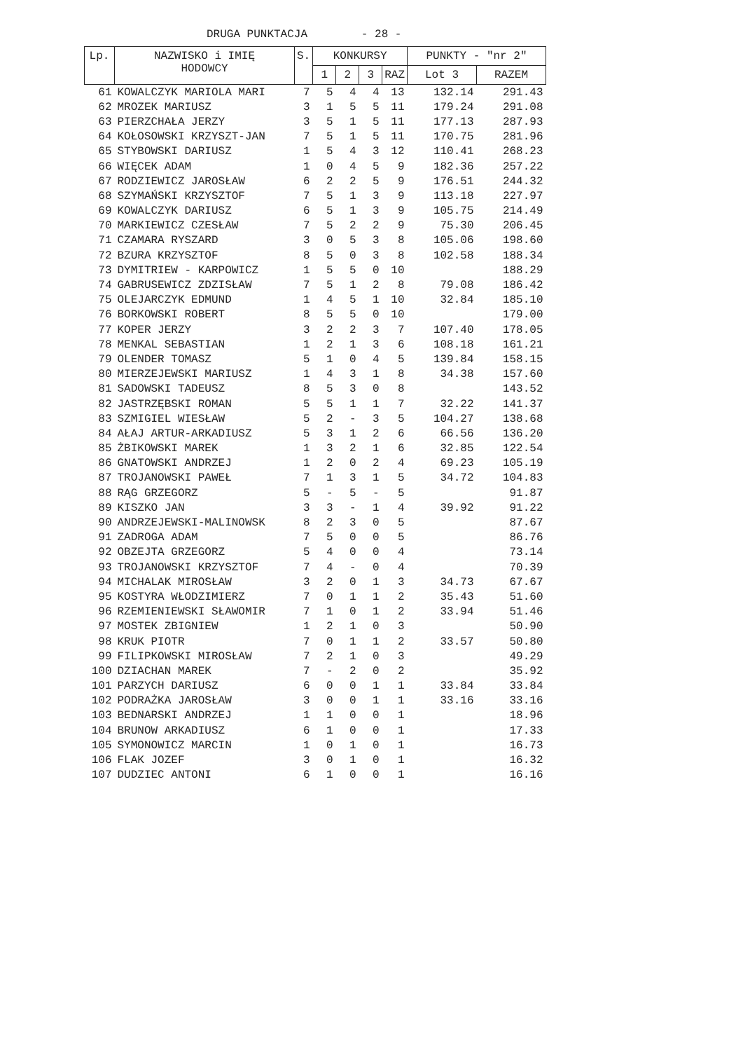DRUGA PUNKTACJA - 28 -
| Lp. | NAZWISKO i IMIĘ HODOWCY | S. | KONKURSY | | | | PUNKTY - "nr 2" | |
| --- | --- | --- | --- | --- | --- | --- | --- | --- |
| | | | 1 | 2 | 3 | RAZ | Lot 3 | RAZEM |
| 61 | KOWALCZYK MARIOLA MARI | 7 | 5 | 4 | 4 | 13 | 132.14 | 291.43 |
| 62 | MROZEK MARIUSZ | 3 | 1 | 5 | 5 | 11 | 179.24 | 291.08 |
| 63 | PIERZCHAŁA JERZY | 3 | 5 | 1 | 5 | 11 | 177.13 | 287.93 |
| 64 | KOŁOSOWSKI KRZYSZT-JAN | 7 | 5 | 1 | 5 | 11 | 170.75 | 281.96 |
| 65 | STYBOWSKI DARIUSZ | 1 | 5 | 4 | 3 | 12 | 110.41 | 268.23 |
| 66 | WIĘCEK ADAM | 1 | 0 | 4 | 5 | 9 | 182.36 | 257.22 |
| 67 | RODZIEWICZ JAROSŁAW | 6 | 2 | 2 | 5 | 9 | 176.51 | 244.32 |
| 68 | SZYMAŃSKI KRZYSZTOF | 7 | 5 | 1 | 3 | 9 | 113.18 | 227.97 |
| 69 | KOWALCZYK DARIUSZ | 6 | 5 | 1 | 3 | 9 | 105.75 | 214.49 |
| 70 | MARKIEWICZ CZESŁAW | 7 | 5 | 2 | 2 | 9 | 75.30 | 206.45 |
| 71 | CZAMARA RYSZARD | 3 | 0 | 5 | 3 | 8 | 105.06 | 198.60 |
| 72 | BZURA KRZYSZTOF | 8 | 5 | 0 | 3 | 8 | 102.58 | 188.34 |
| 73 | DYMITRIEW - KARPOWICZ | 1 | 5 | 5 | 0 | 10 | | 188.29 |
| 74 | GABRUSEWICZ ZDZISŁAW | 7 | 5 | 1 | 2 | 8 | 79.08 | 186.42 |
| 75 | OLEJARCZYK EDMUND | 1 | 4 | 5 | 1 | 10 | 32.84 | 185.10 |
| 76 | BORKOWSKI ROBERT | 8 | 5 | 5 | 0 | 10 | | 179.00 |
| 77 | KOPER JERZY | 3 | 2 | 2 | 3 | 7 | 107.40 | 178.05 |
| 78 | MENKAL SEBASTIAN | 1 | 2 | 1 | 3 | 6 | 108.18 | 161.21 |
| 79 | OLENDER TOMASZ | 5 | 1 | 0 | 4 | 5 | 139.84 | 158.15 |
| 80 | MIERZEJEWSKI MARIUSZ | 1 | 4 | 3 | 1 | 8 | 34.38 | 157.60 |
| 81 | SADOWSKI TADEUSZ | 8 | 5 | 3 | 0 | 8 | | 143.52 |
| 82 | JASTRZĘBSKI ROMAN | 5 | 5 | 1 | 1 | 7 | 32.22 | 141.37 |
| 83 | SZMIGIEL WIESŁAW | 5 | 2 | - | 3 | 5 | 104.27 | 138.68 |
| 84 | AŁAJ ARTUR-ARKADIUSZ | 5 | 3 | 1 | 2 | 6 | 66.56 | 136.20 |
| 85 | ŻBIKOWSKI MAREK | 1 | 3 | 2 | 1 | 6 | 32.85 | 122.54 |
| 86 | GNATOWSKI ANDRZEJ | 1 | 2 | 0 | 2 | 4 | 69.23 | 105.19 |
| 87 | TROJANOWSKI PAWEŁ | 7 | 1 | 3 | 1 | 5 | 34.72 | 104.83 |
| 88 | RĄG GRZEGORZ | 5 | - | 5 | - | 5 | | 91.87 |
| 89 | KISZKO JAN | 3 | 3 | - | 1 | 4 | 39.92 | 91.22 |
| 90 | ANDRZEJEWSKI-MALINOWSK | 8 | 2 | 3 | 0 | 5 | | 87.67 |
| 91 | ZADROGA ADAM | 7 | 5 | 0 | 0 | 5 | | 86.76 |
| 92 | OBZEJTA GRZEGORZ | 5 | 4 | 0 | 0 | 4 | | 73.14 |
| 93 | TROJANOWSKI KRZYSZTOF | 7 | 4 | - | 0 | 4 | | 70.39 |
| 94 | MICHALAK MIROSŁAW | 3 | 2 | 0 | 1 | 3 | 34.73 | 67.67 |
| 95 | KOSTYRA WŁODZIMIERZ | 7 | 0 | 1 | 1 | 2 | 35.43 | 51.60 |
| 96 | RZEMIENIEWSKI SŁAWOMIR | 7 | 1 | 0 | 1 | 2 | 33.94 | 51.46 |
| 97 | MOSTEK ZBIGNIEW | 1 | 2 | 1 | 0 | 3 | | 50.90 |
| 98 | KRUK PIOTR | 7 | 0 | 1 | 1 | 2 | 33.57 | 50.80 |
| 99 | FILIPKOWSKI MIROSŁAW | 7 | 2 | 1 | 0 | 3 | | 49.29 |
| 100 | DZIACHAN MAREK | 7 | - | 2 | 0 | 2 | | 35.92 |
| 101 | PARZYCH DARIUSZ | 6 | 0 | 0 | 1 | 1 | 33.84 | 33.84 |
| 102 | PODRAŻKA JAROSŁAW | 3 | 0 | 0 | 1 | 1 | 33.16 | 33.16 |
| 103 | BEDNARSKI ANDRZEJ | 1 | 1 | 0 | 0 | 1 | | 18.96 |
| 104 | BRUNOW ARKADIUSZ | 6 | 1 | 0 | 0 | 1 | | 17.33 |
| 105 | SYMONOWICZ MARCIN | 1 | 0 | 1 | 0 | 1 | | 16.73 |
| 106 | FLAK JOZEF | 3 | 0 | 1 | 0 | 1 | | 16.32 |
| 107 | DUDZIEC ANTONI | 6 | 1 | 0 | 0 | 1 | | 16.16 |